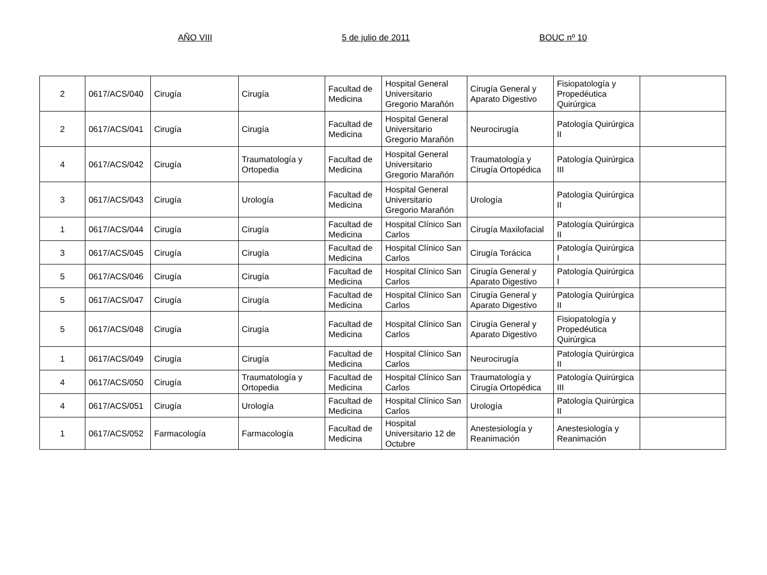AÑO VIII 5 de julio de 2011 BOUC nº 10
| 2 | 0617/ACS/040 | Cirugía | Cirugía | Facultad de Medicina | Hospital General Universitario Gregorio Marañón | Cirugía General y Aparato Digestivo | Fisiopatología y Propedéutica Quirúrgica | |
| 2 | 0617/ACS/041 | Cirugía | Cirugía | Facultad de Medicina | Hospital General Universitario Gregorio Marañón | Neurocirugía | Patología Quirúrgica II | |
| 4 | 0617/ACS/042 | Cirugía | Traumatología y Ortopedia | Facultad de Medicina | Hospital General Universitario Gregorio Marañón | Traumatología y Cirugía Ortopédica | Patología Quirúrgica III | |
| 3 | 0617/ACS/043 | Cirugía | Urología | Facultad de Medicina | Hospital General Universitario Gregorio Marañón | Urología | Patología Quirúrgica II | |
| 1 | 0617/ACS/044 | Cirugía | Cirugía | Facultad de Medicina | Hospital Clínico San Carlos | Cirugía Maxilofacial | Patología Quirúrgica II | |
| 3 | 0617/ACS/045 | Cirugía | Cirugía | Facultad de Medicina | Hospital Clínico San Carlos | Cirugía Torácica | Patología Quirúrgica I | |
| 5 | 0617/ACS/046 | Cirugía | Cirugía | Facultad de Medicina | Hospital Clínico San Carlos | Cirugía General y Aparato Digestivo | Patología Quirúrgica I | |
| 5 | 0617/ACS/047 | Cirugía | Cirugía | Facultad de Medicina | Hospital Clínico San Carlos | Cirugía General y Aparato Digestivo | Patología Quirúrgica II | |
| 5 | 0617/ACS/048 | Cirugía | Cirugía | Facultad de Medicina | Hospital Clínico San Carlos | Cirugía General y Aparato Digestivo | Fisiopatología y Propedéutica Quirúrgica | |
| 1 | 0617/ACS/049 | Cirugía | Cirugía | Facultad de Medicina | Hospital Clínico San Carlos | Neurocirugía | Patología Quirúrgica II | |
| 4 | 0617/ACS/050 | Cirugía | Traumatología y Ortopedia | Facultad de Medicina | Hospital Clínico San Carlos | Traumatología y Cirugía Ortopédica | Patología Quirúrgica III | |
| 4 | 0617/ACS/051 | Cirugía | Urología | Facultad de Medicina | Hospital Clínico San Carlos | Urología | Patología Quirúrgica II | |
| 1 | 0617/ACS/052 | Farmacología | Farmacología | Facultad de Medicina | Hospital Universitario 12 de Octubre | Anestesiología y Reanimación | Anestesiología y Reanimación | |